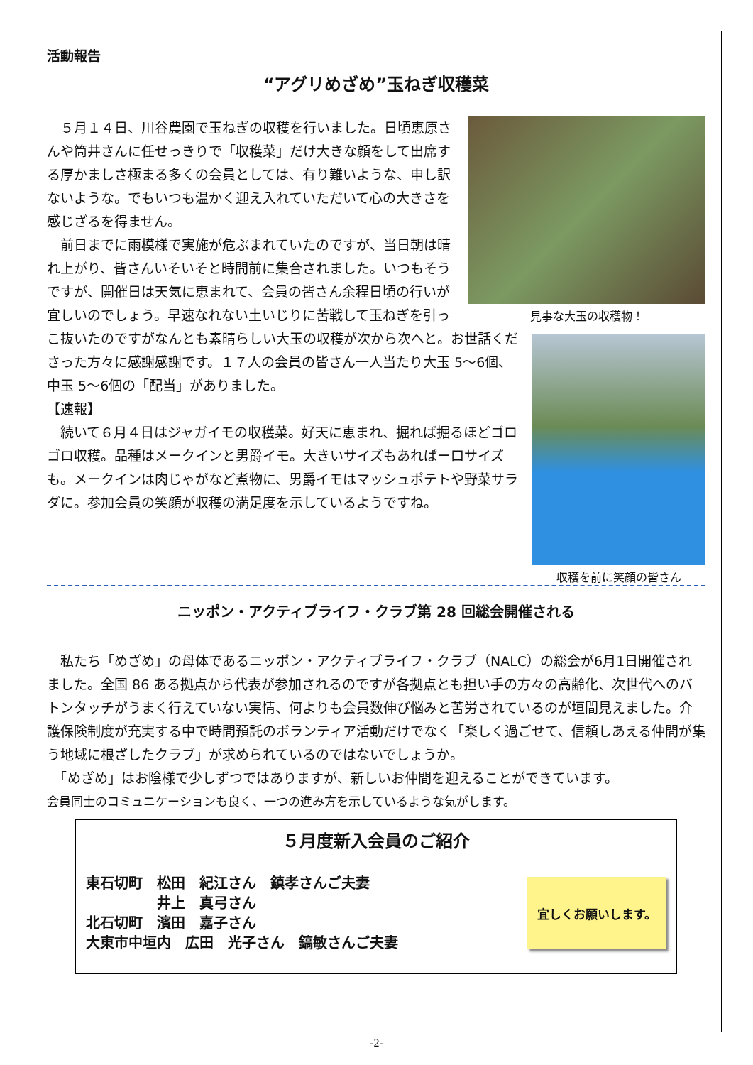活動報告
“アグリめざめ”玉ねぎ収穫菜
見事な大玉の収穫物！
　５月１４日、川谷農園で玉ねぎの収穫を行いました。日頃恵原さんや筒井さんに任せっきりで「収穫菜」だけ大きな顔をして出席する厚かましさ極まる多くの会員としては、有り難いような、申し訳ないような。でもいつも温かく迎え入れていただいて心の大きさを感じざるを得ません。
収穫を前に笑顔の皆さん
　前日までに雨模様で実施が危ぶまれていたのですが、当日朝は晴れ上がり、皆さんいそいそと時間前に集合されました。いつもそうですが、開催日は天気に恵まれて、会員の皆さん余程日頃の行いが宜しいのでしょう。早速なれない土いじりに苦戦して玉ねぎを引っこ抜いたのですがなんとも素晴らしい大玉の収穫が次から次へと。お世話くださった方々に感謝感謝です。１７人の会員の皆さん一人当たり大玉 5～6個、中玉 5～6個の「配当」がありました。
【速報】
　続いて６月４日はジャガイモの収穫菜。好天に恵まれ、掘れば掘るほどゴロゴロ収穫。品種はメークインと男爵イモ。大きいサイズもあればー口サイズも。メークインは肉じゃがなど煮物に、男爵イモはマッシュポテトや野菜サラダに。参加会員の笑顔が収穫の満足度を示しているようですね。
ニッポン・アクティブライフ・クラブ第 28 回総会開催される
　私たち「めざめ」の母体であるニッポン・アクティブライフ・クラブ（NALC）の総会が6月1日開催されました。全国 86 ある拠点から代表が参加されるのですが各拠点とも担い手の方々の高齢化、次世代へのバトンタッチがうまく行えていない実情、何よりも会員数伸び悩みと苦労されているのが垣間見えました。介護保険制度が充実する中で時間預託のボランティア活動だけでなく「楽しく過ごせて、信頼しあえる仲間が集う地域に根ざしたクラブ」が求められているのではないでしょうか。
　「めざめ」はお陰様で少しずつではありますが、新しいお仲間を迎えることができています。
会員同士のコミュニケーションも良く、一つの進み方を示しているような気がします。
５月度新入会員のご紹介
東石切町　松田　紀江さん　鎮孝さんご夫妻
　　　　　井上　真弓さん
北石切町　濱田　嘉子さん
大東市中垣内　広田　光子さん　鎬敏さんご夫妻
宜しくお願いします。
-2-